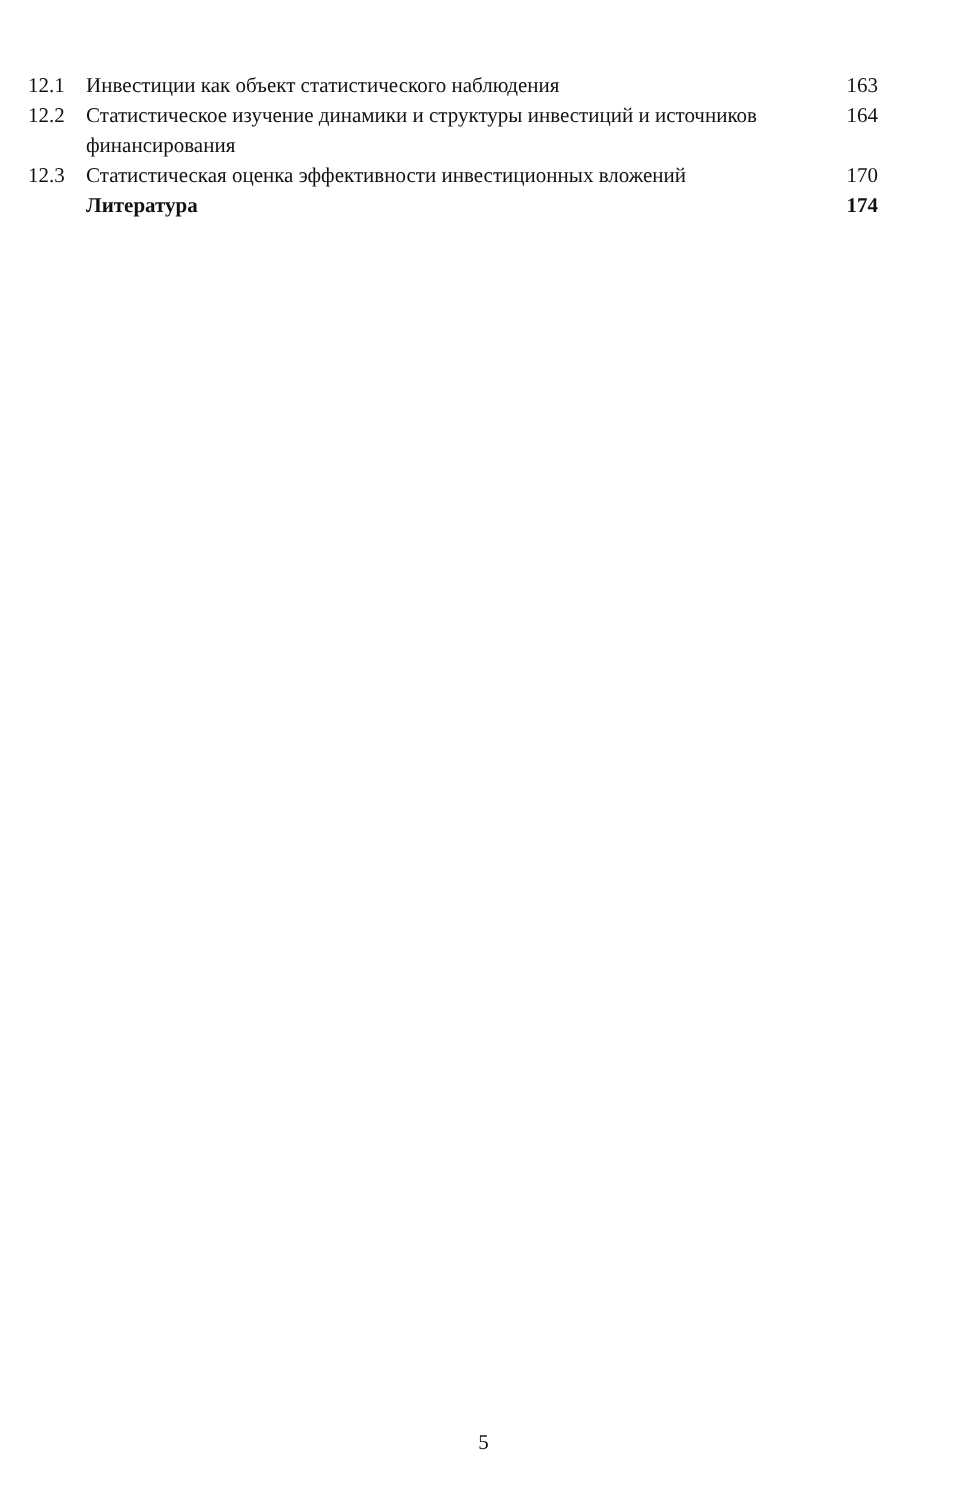12.1 Инвестиции как объект статистического наблюдения 163
12.2 Статистическое изучение динамики и структуры инвестиций и источников финансирования 164
12.3 Статистическая оценка эффективности инвестиционных вложений 170
Литература 174
5